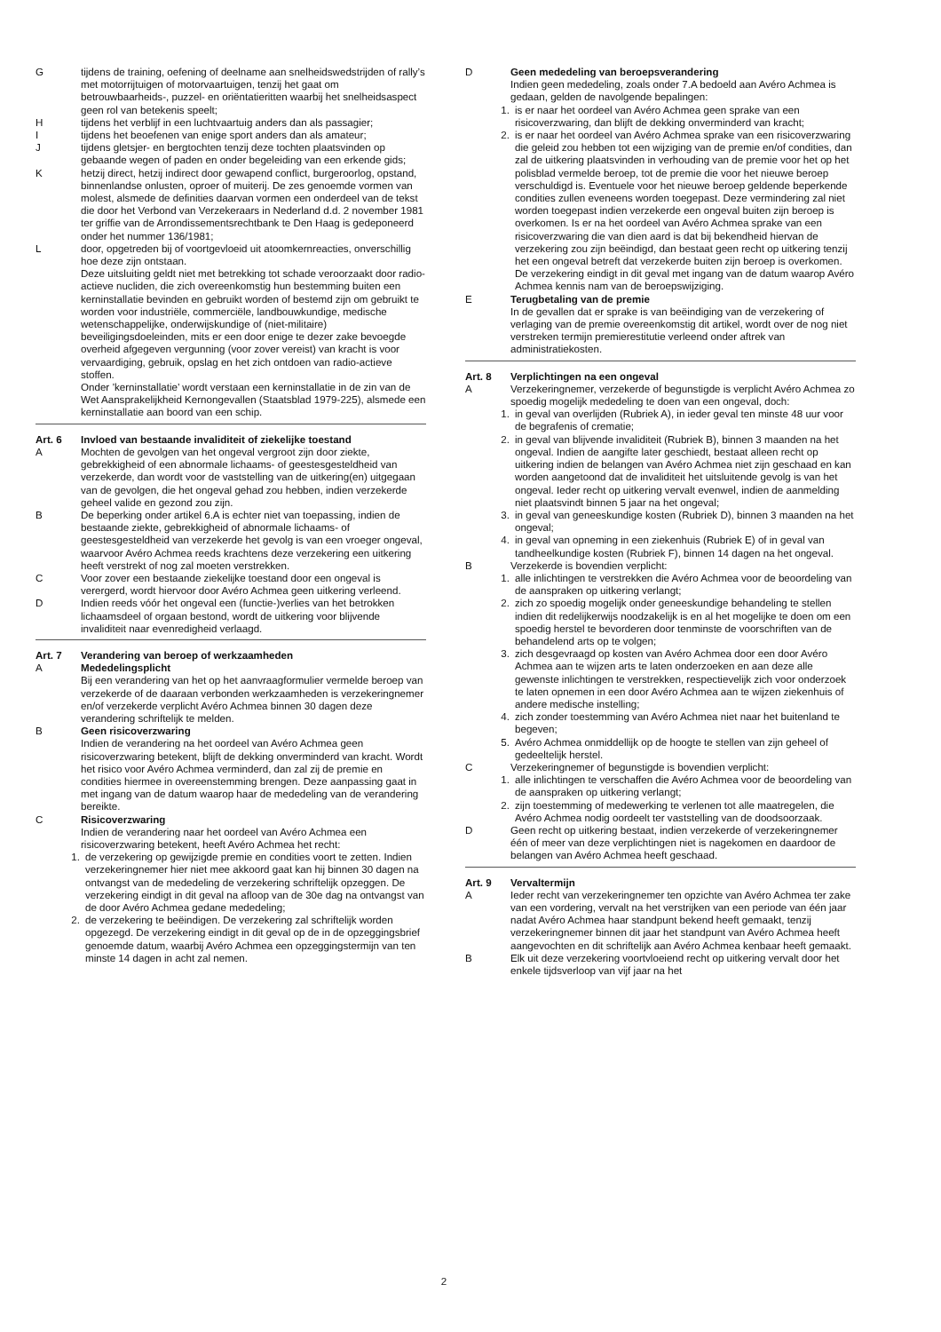G tijdens de training, oefening of deelname aan snelheids­wedstrijden of rally’s met motorrijtuigen of motorvaartuigen, tenzij het gaat om betrouwbaarheids-, puzzel- en oriëntatie­ritten waarbij het snelheidsaspect geen rol van betekenis speelt;
H tijdens het verblijf in een luchtvaartuig anders dan als passagier;
I tijdens het beoefenen van enige sport anders dan als amateur;
J tijdens gletsjer- en bergtochten tenzij deze tochten plaats­vinden op gebaande wegen of paden en onder begeleiding van een erkende gids;
K hetzij direct, hetzij indirect door gewapend conflict, burger­oorlog, opstand, binnenlandse onlusten, oproer of muiterij. De zes genoemde vormen van molest, alsmede de definities daarvan vormen een onderdeel van de tekst die door het Verbond van Verzekeraars in Nederland d.d. 2 november 1981 ter griffie van de Arrondissementsrechtbank te Den Haag is gedeponeerd onder het nummer 136/1981;
L door, opgetreden bij of voortgevloeid uit atoomkernreacties, onverschillig hoe deze zijn ontstaan.
Deze uitsluiting geldt niet met betrekking tot schade veroor­zaakt door radio-actieve nucliden, die zich overeenkomstig hun bestemming buiten een kerninstallatie bevinden en gebruikt worden of bestemd zijn om gebruikt te worden voor industriële, commerciële, landbouwkundige, medische wetenschappelijke, onderwijskundige of (niet-militaire) beveiligingsdoeleinden, mits er een door enige te dezer zake bevoegde overheid afgegeven vergunning (voor zover vereist) van kracht is voor vervaardiging, gebruik, opslag en het zich ontdoen van radio-actieve stoffen.
Onder ’kerninstallatie’ wordt verstaan een kerninstallatie in de zin van de Wet Aansprakelijkheid Kernongevallen (Staatsblad 1979-225), alsmede een kerninstallatie aan boord van een schip.
Art. 6 Invloed van bestaande invaliditeit of ziekelijke toestand
A Mochten de gevolgen van het ongeval vergroot zijn door ziekte, gebrekkigheid of een abnormale lichaams- of geestesgesteldheid van verzekerde, dan wordt voor de vaststelling van de uitkering(en) uitgegaan van de gevolgen, die het ongeval gehad zou hebben, indien verzekerde geheel valide en gezond zou zijn.
B De beperking onder artikel 6.A is echter niet van toepassing, indien de bestaande ziekte, gebrekkigheid of abnormale lichaams- of geestesgesteldheid van verzekerde het gevolg is van een vroeger ongeval, waarvoor Avéro Achmea reeds krachtens deze verzekering een uitkering heeft verstrekt of nog zal moeten verstrekken.
C Voor zover een bestaande ziekelijke toestand door een ongeval is verergerd, wordt hiervoor door Avéro Achmea geen uitkering verleend.
D Indien reeds vóór het ongeval een (functie-)verlies van het betrokken lichaamsdeel of orgaan bestond, wordt de uit­kering voor blijvende invaliditeit naar evenredigheid verlaagd.
Art. 7 Verandering van beroep of werkzaamheden
A Mededelingsplicht
Bij een verandering van het op het aanvraagformulier vermelde beroep van verzekerde of de daaraan verbonden werkzaamheden is verzekeringnemer en/of verzekerde verplicht Avéro Achmea binnen 30 dagen deze verandering schriftelijk te melden.
B Geen risicoverzwaring
Indien de verandering na het oordeel van Avéro Achmea geen risicoverzwaring betekent, blijft de dekking onvermin­derd van kracht. Wordt het risico voor Avéro Achmea verminderd, dan zal zij de premie en condities hiermee in overeenstemming brengen. Deze aanpassing gaat in met ingang van de datum waarop haar de mededeling van de verandering bereikte.
C Risicoverzwaring
Indien de verandering naar het oordeel van Avéro Achmea een risicoverzwaring betekent, heeft Avéro Achmea het recht:
1. de verzekering op gewijzigde premie en condities voort te zetten. Indien verzekeringnemer hier niet mee akkoord gaat kan hij binnen 30 dagen na ontvangst van de mededeling de verzekering schriftelijk opzeggen. De verzekering eindigt in dit geval na afloop van de 30e dag na ontvangst van de door Avéro Achmea gedane mededeling;
2. de verzekering te beëindigen. De verzekering zal schriftelijk worden opgezegd. De verzekering eindigt in dit geval op de in de opzeggingsbrief genoemde datum, waarbij Avéro Achmea een opzeggingstermijn van ten minste 14 dagen in acht zal nemen.
D Geen mededeling van beroepsverandering
Indien geen mededeling, zoals onder 7.A bedoeld aan Avéro Achmea is gedaan, gelden de navolgende bepalingen:
1. is er naar het oordeel van Avéro Achmea geen sprake van een risicoverzwaring, dan blijft de dekking onverminderd van kracht;
2. is er naar het oordeel van Avéro Achmea sprake van een risicoverzwaring die geleid zou hebben tot een wijziging van de premie en/of condities, dan zal de uitkering plaatsvinden in verhouding van de premie voor het op het polisblad vermelde beroep, tot de premie die voor het nieuwe beroep verschuldigd is. Eventuele voor het nieuwe beroep geldende beperkende condities zullen eveneens worden toegepast. Deze vermindering zal niet worden toegepast indien ver­zekerde een ongeval buiten zijn beroep is overkomen. Is er na het oordeel van Avéro Achmea sprake van een risicover­zwaring die van dien aard is dat bij bekendheid hiervan de verzekering zou zijn beëindigd, dan bestaat geen recht op uitkering tenzij het een ongeval betreft dat verzekerde buiten zijn beroep is overkomen. De verzekering eindigt in dit geval met ingang van de datum waarop Avéro Achmea kennis nam van de beroepswijziging.
E Terugbetaling van de premie
In de gevallen dat er sprake is van beëindiging van de ver­zekering of verlaging van de premie overeenkomstig dit artikel, wordt over de nog niet verstreken termijn premie­restitutie verleend onder aftrek van administratiekosten.
Art. 8 Verplichtingen na een ongeval
A Verzekeringnemer, verzekerde of begunstigde is verplicht Avéro Achmea zo spoedig mogelijk mededeling te doen van een ongeval, doch:
1. in geval van overlijden (Rubriek A), in ieder geval ten minste 48 uur voor de begrafenis of crematie;
2. in geval van blijvende invaliditeit (Rubriek B), binnen 3 maan­den na het ongeval. Indien de aangifte later geschiedt, bestaat alleen recht op uitkering indien de belangen van Avéro Achmea niet zijn geschaad en kan worden aan­getoond dat de invaliditeit het uitsluitende gevolg is van het ongeval. Ieder recht op uitkering vervalt evenwel, indien de aanmelding niet plaatsvindt binnen 5 jaar na het ongeval;
3. in geval van geneeskundige kosten (Rubriek D), binnen 3 maanden na het ongeval;
4. in geval van opneming in een ziekenhuis (Rubriek E) of in geval van tandheelkundige kosten (Rubriek F), binnen 14 dagen na het ongeval.
B Verzekerde is bovendien verplicht:
1. alle inlichtingen te verstrekken die Avéro Achmea voor de beoordeling van de aanspraken op uitkering verlangt;
2. zich zo spoedig mogelijk onder geneeskundige behandeling te stellen indien dit redelijkerwijs noodzakelijk is en al het mogelijke te doen om een spoedig herstel te bevorderen door tenminste de voorschriften van de behandelend arts op te volgen;
3. zich desgevraagd op kosten van Avéro Achmea door een door Avéro Achmea aan te wijzen arts te laten onderzoeken en aan deze alle gewenste inlichtingen te verstrekken, respectievelijk zich voor onderzoek te laten opnemen in een door Avéro Achmea aan te wijzen ziekenhuis of andere medische instelling;
4. zich zonder toestemming van Avéro Achmea niet naar het buitenland te begeven;
5. Avéro Achmea onmiddellijk op de hoogte te stellen van zijn geheel of gedeeltelijk herstel.
C Verzekeringnemer of begunstigde is bovendien verplicht:
1. alle inlichtingen te verschaffen die Avéro Achmea voor de beoordeling van de aanspraken op uitkering verlangt;
2. zijn toestemming of medewerking te verlenen tot alle maat­regelen, die Avéro Achmea nodig oordeelt ter vaststelling van de doodsoorzaak.
D Geen recht op uitkering bestaat, indien verzekerde of verze­keringnemer één of meer van deze verplichtingen niet is nagekomen en daardoor de belangen van Avéro Achmea heeft geschaad.
Art. 9 Vervaltermijn
A Ieder recht van verzekeringnemer ten opzichte van Avéro Achmea ter zake van een vordering, vervalt na het verstrijken van een periode van één jaar nadat Avéro Achmea haar standpunt bekend heeft gemaakt, tenzij verzekeringnemer binnen dit jaar het standpunt van Avéro Achmea heeft aangevochten en dit schriftelijk aan Avéro Achmea kenbaar heeft gemaakt.
B Elk uit deze verzekering voortvloeiend recht op uitkering vervalt door het enkele tijdsverloop van vijf jaar na het
2